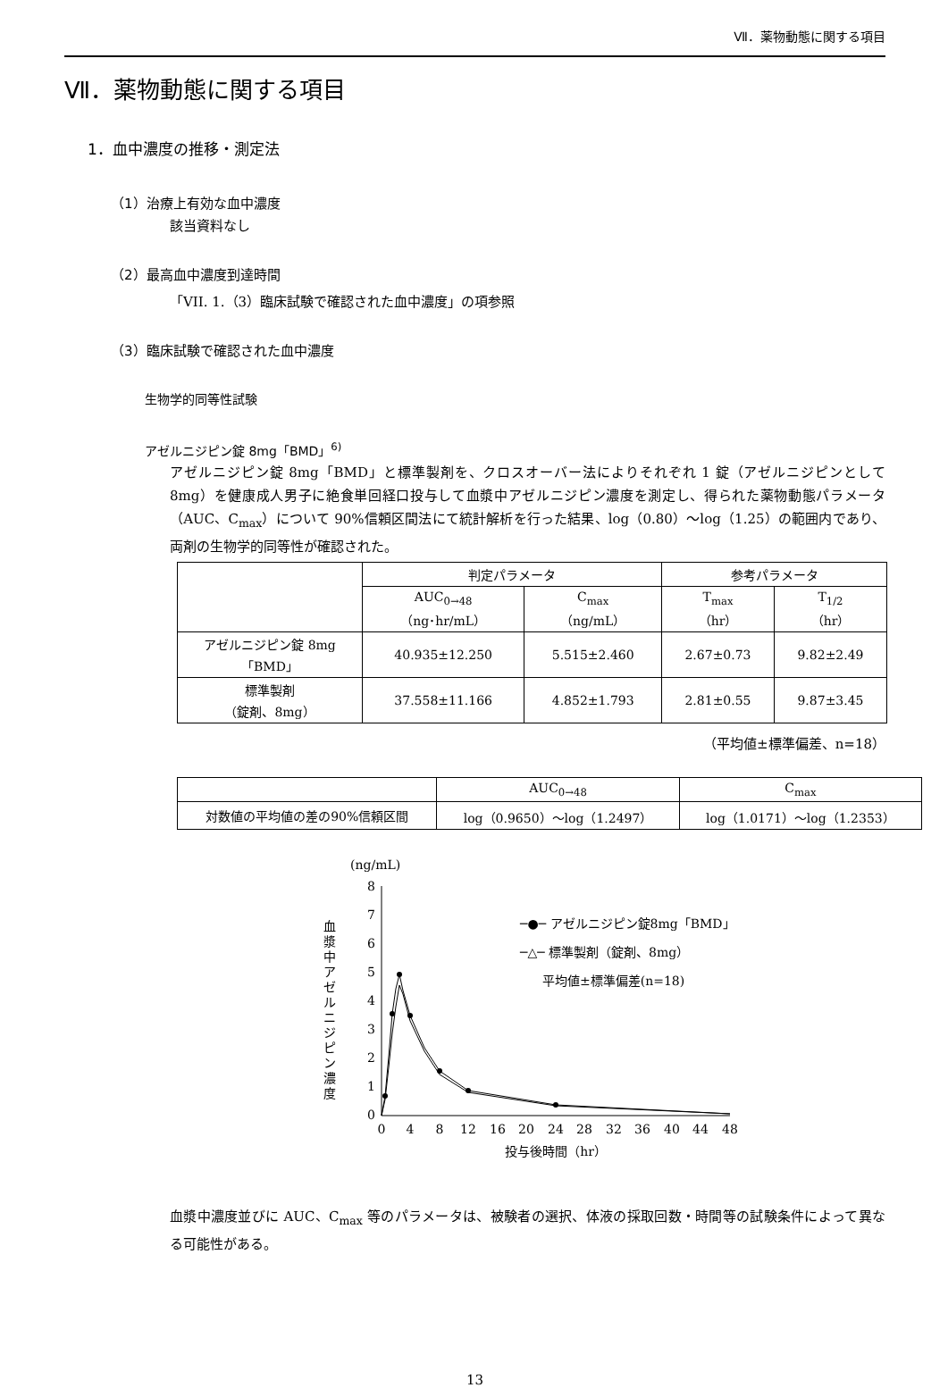Ⅶ．薬物動態に関する項目
Ⅶ．薬物動態に関する項目
1．血中濃度の推移・測定法
（1）治療上有効な血中濃度
該当資料なし
（2）最高血中濃度到達時間
「VII. 1.（3）臨床試験で確認された血中濃度」の項参照
（3）臨床試験で確認された血中濃度
生物学的同等性試験
アゼルニジピン錠 8mg「BMD」<sup>6)</sup>
アゼルニジピン錠 8mg「BMD」と標準製剤を、クロスオーバー法によりそれぞれ 1 錠（アゼルニジピンとして 8mg）を健康成人男子に絶食単回経口投与して血漿中アゼルニジピン濃度を測定し、得られた薬物動態パラメータ（AUC、C<sub>max</sub>）について 90%信頼区間法にて統計解析を行った結果、log（0.80）～log（1.25）の範囲内であり、両剤の生物学的同等性が確認された。
| | 判定パラメータ | | 参考パラメータ | |
| --- | --- | --- | --- | --- |
| | AUC<sub>0→48</sub> （ng･hr/mL） | C<sub>max</sub> （ng/mL） | T<sub>max</sub> （hr） | T<sub>1/2</sub> （hr） |
| アゼルニジピン錠 8mg 「BMD」 | 40.935±12.250 | 5.515±2.460 | 2.67±0.73 | 9.82±2.49 |
| 標準製剤 （錠剤、8mg） | 37.558±11.166 | 4.852±1.793 | 2.81±0.55 | 9.87±3.45 |
（平均値±標準偏差、n=18）
| | AUC<sub>0→48</sub> | C<sub>max</sub> |
| --- | --- | --- |
| 対数値の平均値の差の90%信頼区間 | log（0.9650）～log（1.2497） | log（1.0171）～log（1.2353） |
血漿中アゼルニジピン濃度
(ng/mL)
8
7
6
5
4
3
2
1
0
0
4
8
12
16
20
24
28
32
36
40
44
48
投与後時間（hr）
─●─ アゼルニジピン錠8mg「BMD」
─△─ 標準製剤（錠剤、8mg）
平均値±標準偏差(n=18)
血漿中濃度並びに AUC、C<sub>max</sub> 等のパラメータは、被験者の選択、体液の採取回数・時間等の試験条件によって異なる可能性がある。
13